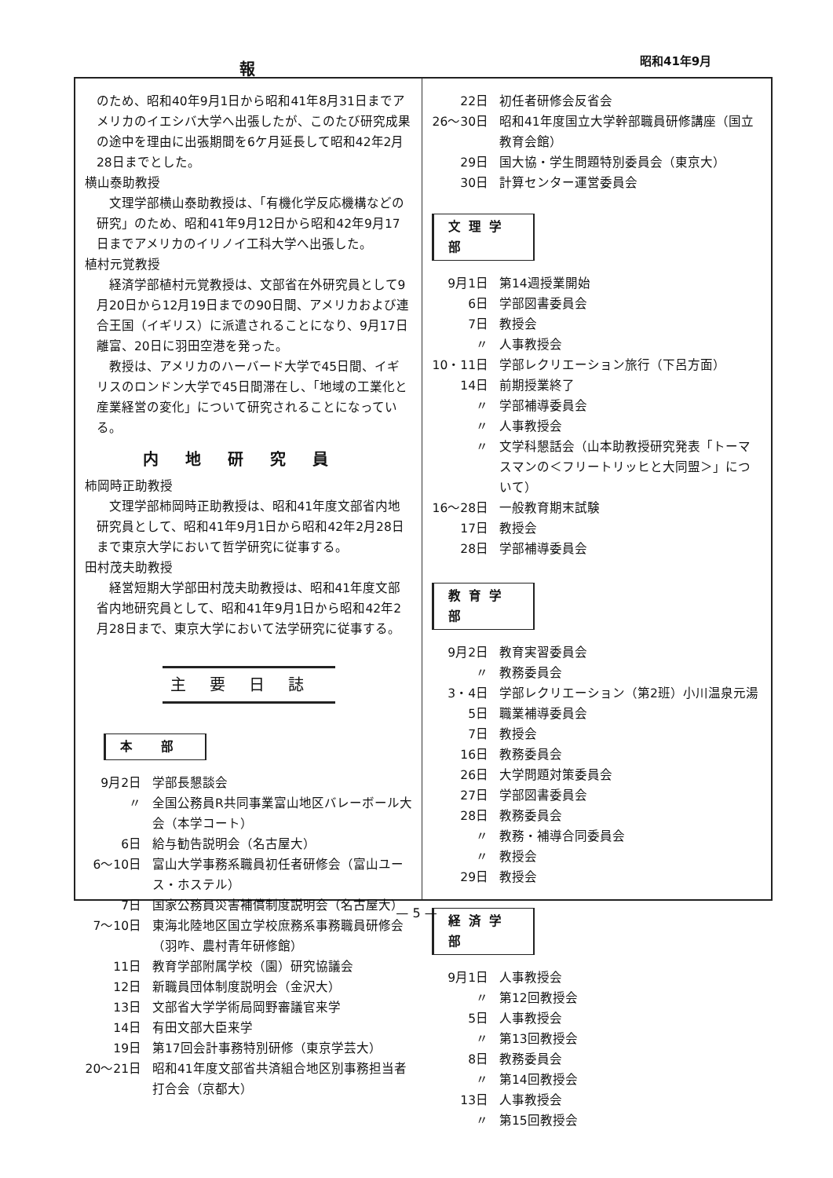報 昭和41年9月
のため、昭和40年9月1日から昭和41年8月31日までアメリカのイエシバ大学へ出張したが、このたび研究成果の途中を理由に出張期間を6ケ月延長して昭和42年2月28日までとした。
横山泰助教授
文理学部横山泰助教授は、「有機化学反応機構などの研究」のため、昭和41年9月12日から昭和42年9月17日までアメリカのイリノイ工科大学へ出張した。
植村元覚教授
経済学部植村元覚教授は、文部省在外研究員として9月20日から12月19日までの90日間、アメリカおよび連合王国（イギリス）に派遣されることになり、9月17日離富、20日に羽田空港を発った。
教授は、アメリカのハーバード大学で45日間、イギリスのロンドン大学で45日間滞在し、「地域の工業化と産業経営の変化」について研究されることになっている。
内地研究員
柿岡時正助教授
文理学部柿岡時正助教授は、昭和41年度文部省内地研究員として、昭和41年9月1日から昭和42年2月28日まで東京大学において哲学研究に従事する。
田村茂夫助教授
経営短期大学部田村茂夫助教授は、昭和41年度文部省内地研究員として、昭和41年9月1日から昭和42年2月28日まで、東京大学において法学研究に従事する。
主要日誌
本　部
9月2日 学部長懇談会
〃 全国公務員R共同事業富山地区バレーボール大会（本学コート）
6日 給与勧告説明会（名古屋大）
6～10日 富山大学事務系職員初任者研修会（富山ユース・ホステル）
7日 国家公務員災害補償制度説明会（名古屋大）
7～10日 東海北陸地区国立学校庶務系事務職員研修会（羽咋、農村青年研修館）
11日 教育学部附属学校（園）研究協議会
12日 新職員団体制度説明会（金沢大）
13日 文部省大学学術局岡野審議官来学
14日 有田文部大臣来学
19日 第17回会計事務特別研修（東京学芸大）
20～21日 昭和41年度文部省共済組合地区別事務担当者打合会（京都大）
22日 初任者研修会反省会
26～30日 昭和41年度国立大学幹部職員研修講座（国立教育会館）
29日 国大協・学生問題特別委員会（東京大）
30日 計算センター運営委員会
文理学部
9月1日 第14週授業開始
6日 学部図書委員会
7日 教授会
〃 人事教授会
10・11日 学部レクリエーション旅行（下呂方面）
14日 前期授業終了
〃 学部補導委員会
〃 人事教授会
〃 文学科懇話会（山本助教授研究発表「トーマスマンの＜フリートリッヒと大同盟＞」について）
16～28日 一般教育期末試験
17日 教授会
28日 学部補導委員会
教育学部
9月2日 教育実習委員会
〃 教務委員会
3・4日 学部レクリエーション（第2班）小川温泉元湯
5日 職業補導委員会
7日 教授会
16日 教務委員会
26日 大学問題対策委員会
27日 学部図書委員会
28日 教務委員会
〃 教務・補導合同委員会
〃 教授会
29日 教授会
経済学部
9月1日 人事教授会
〃 第12回教授会
5日 人事教授会
〃 第13回教授会
8日 教務委員会
〃 第14回教授会
13日 人事教授会
〃 第15回教授会
— 5 —